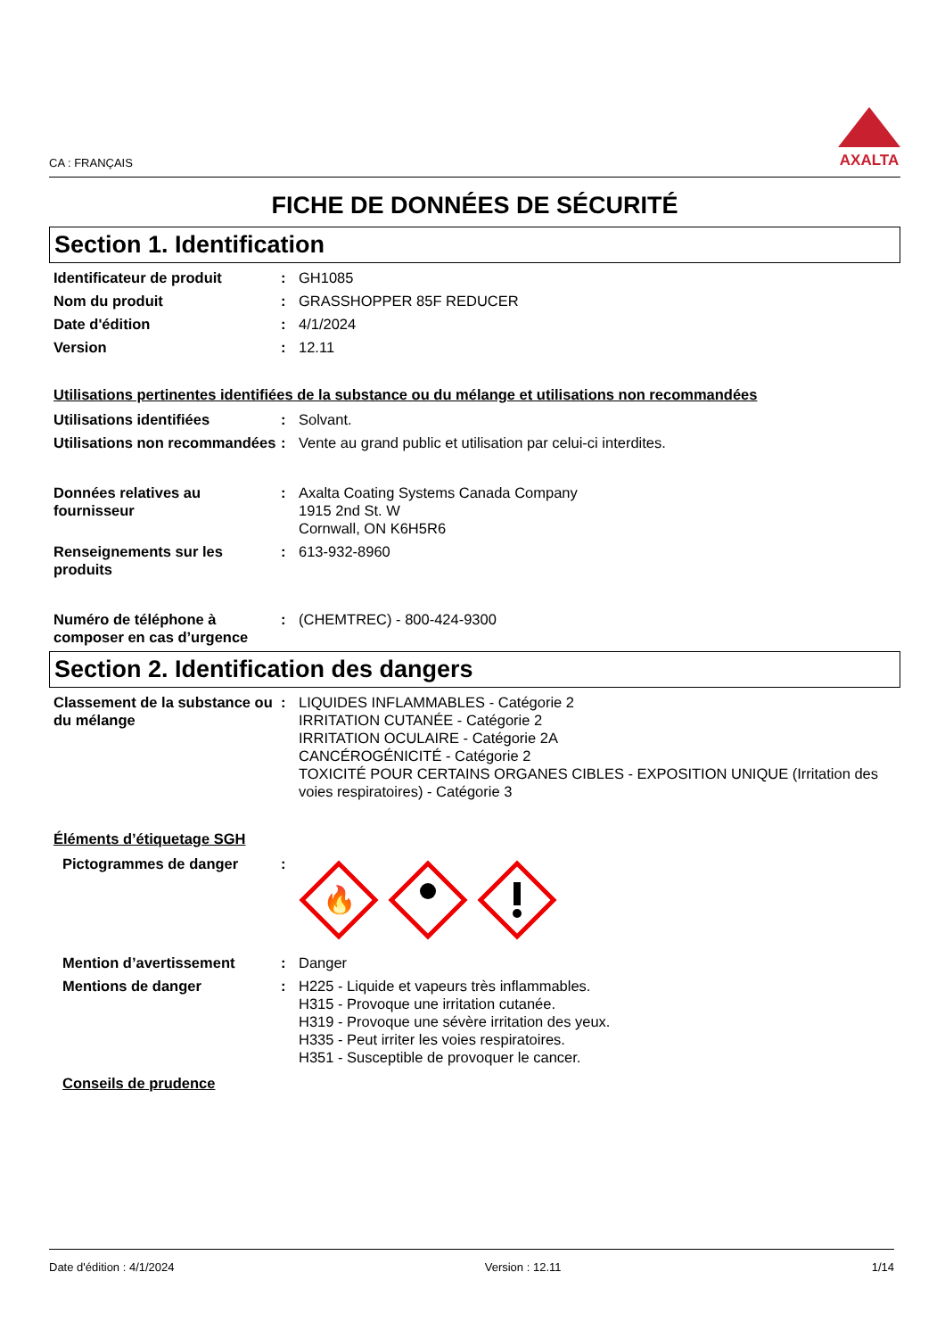CA : FRANÇAIS
AXALTA
FICHE DE DONNÉES DE SÉCURITÉ
Section 1. Identification
Identificateur de produit : GH1085
Nom du produit : GRASSHOPPER 85F REDUCER
Date d'édition : 4/1/2024
Version : 12.11
Utilisations pertinentes identifiées de la substance ou du mélange et utilisations non recommandées
Utilisations identifiées : Solvant.
Utilisations non recommandées
: Vente au grand public et utilisation par celui-ci interdites.
Données relatives au fournisseur
: Axalta Coating Systems Canada Company
1915 2nd St. W
Cornwall, ON K6H5R6
Renseignements sur les produits
: 613-932-8960
Numéro de téléphone à composer en cas d’urgence
: (CHEMTREC) - 800-424-9300
Section 2. Identification des dangers
Classement de la substance ou du mélange
: LIQUIDES INFLAMMABLES - Catégorie 2
IRRITATION CUTANÉE - Catégorie 2
IRRITATION OCULAIRE - Catégorie 2A
CANCÉROGÉNICITÉ - Catégorie 2
TOXICITÉ POUR CERTAINS ORGANES CIBLES - EXPOSITION UNIQUE (Irritation des voies respiratoires) - Catégorie 3
Éléments d’étiquetage SGH
Pictogrammes de danger :
🔥
Mention d’avertissement : Danger
Mentions de danger : H225 - Liquide et vapeurs très inflammables.
H315 - Provoque une irritation cutanée.
H319 - Provoque une sévère irritation des yeux.
H335 - Peut irriter les voies respiratoires.
H351 - Susceptible de provoquer le cancer.
Conseils de prudence
Date d'édition : 4/1/2024 Version : 12.11 1/14